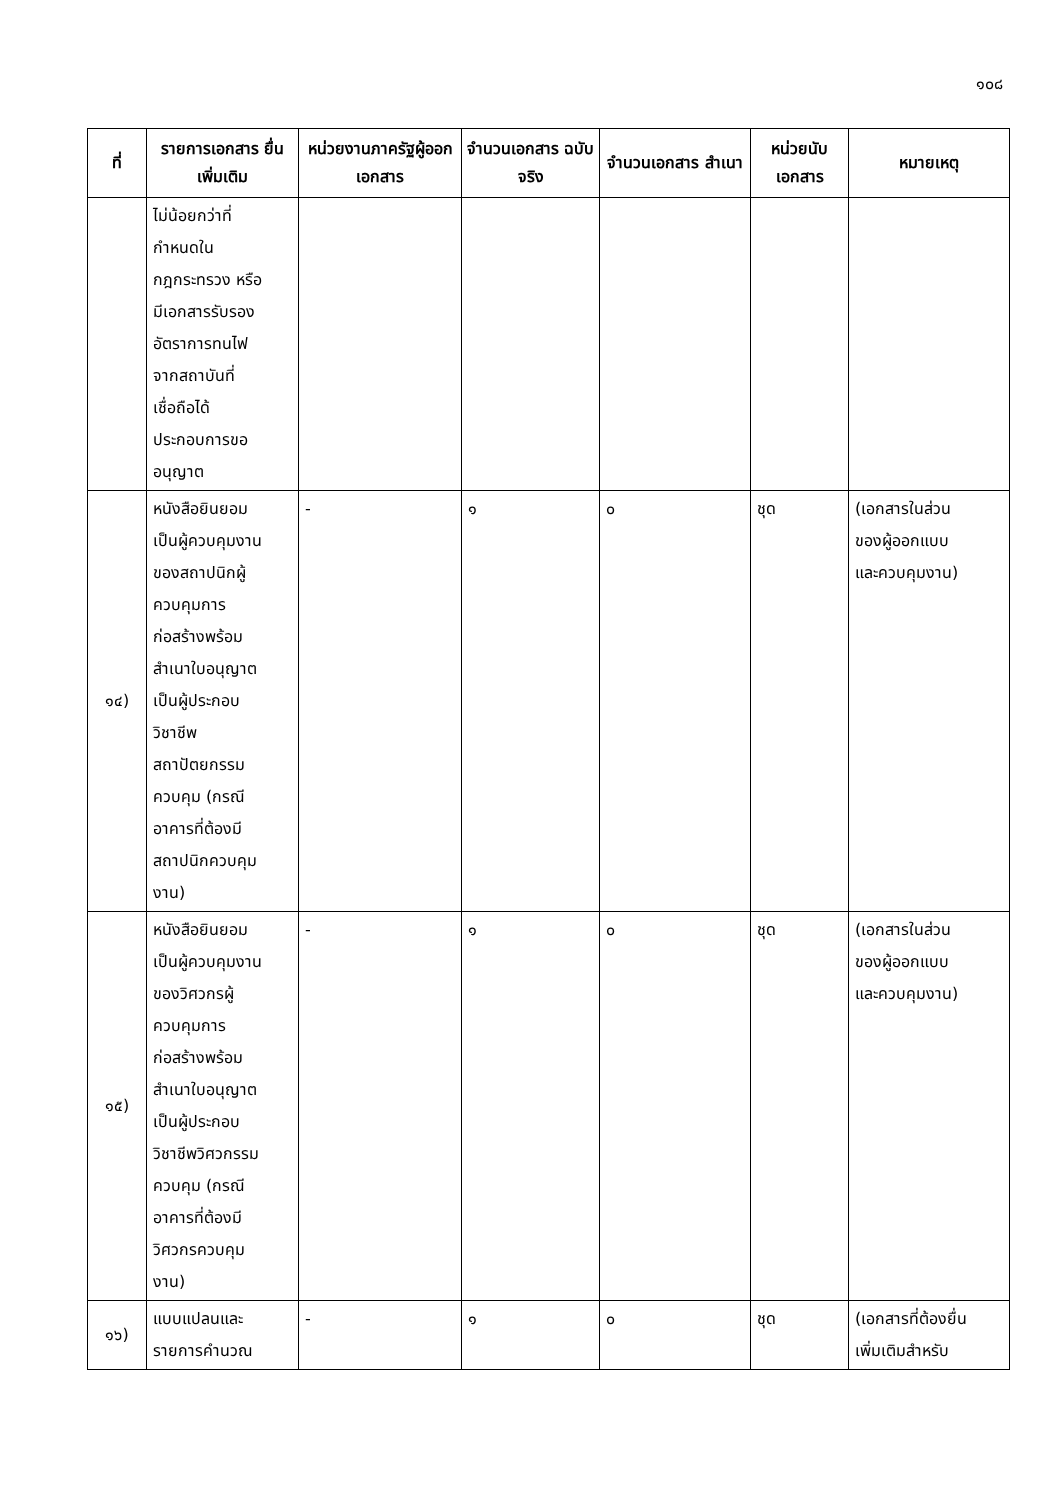๑๐๘
| ที่ | รายการเอกสาร ยื่นเพิ่มเติม | หน่วยงานภาครัฐผู้ออกเอกสาร | จำนวนเอกสาร ฉบับจริง | จำนวนเอกสาร สำเนา | หน่วยนับ เอกสาร | หมายเหตุ |
| --- | --- | --- | --- | --- | --- | --- |
| | ไม่น้อยกว่าที่ กำหนดใน กฎกระทรวง หรือ มีเอกสารรับรอง อัตราการทนไฟ จากสถาบันที่ เชื่อถือได้ ประกอบการขอ อนุญาต | | | | | |
| ๑๔) | หนังสือยินยอม เป็นผู้ควบคุมงาน ของสถาปนิกผู้ ควบคุมการ ก่อสร้างพร้อม สำเนาใบอนุญาต เป็นผู้ประกอบ วิชาชีพ สถาปัตยกรรม ควบคุม (กรณี อาคารที่ต้องมี สถาปนิกควบคุม งาน) | - | ๑ | ๐ | ชุด | (เอกสารในส่วน ของผู้ออกแบบ และควบคุมงาน) |
| ๑๕) | หนังสือยินยอม เป็นผู้ควบคุมงาน ของวิศวกรผู้ ควบคุมการ ก่อสร้างพร้อม สำเนาใบอนุญาต เป็นผู้ประกอบ วิชาชีพวิศวกรรม ควบคุม (กรณี อาคารที่ต้องมี วิศวกรควบคุม งาน) | - | ๑ | ๐ | ชุด | (เอกสารในส่วน ของผู้ออกแบบ และควบคุมงาน) |
| ๑๖) | แบบแปลนและ รายการคำนวณ | - | ๑ | ๐ | ชุด | (เอกสารที่ต้องยื่น เพิ่มเติมสำหรับ |